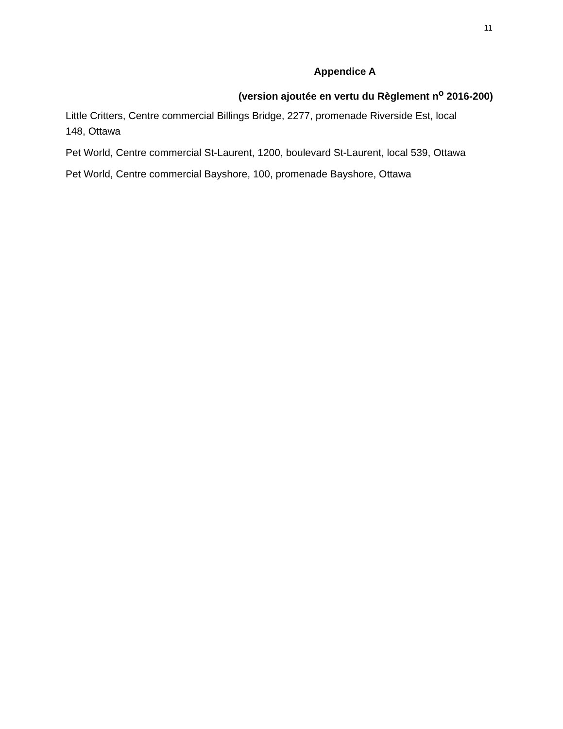11
Appendice A
(version ajoutée en vertu du Règlement n<sup>o</sup> 2016-200)
Little Critters, Centre commercial Billings Bridge, 2277, promenade Riverside Est, local 148, Ottawa
Pet World, Centre commercial St-Laurent, 1200, boulevard St-Laurent, local 539, Ottawa
Pet World, Centre commercial Bayshore, 100, promenade Bayshore, Ottawa